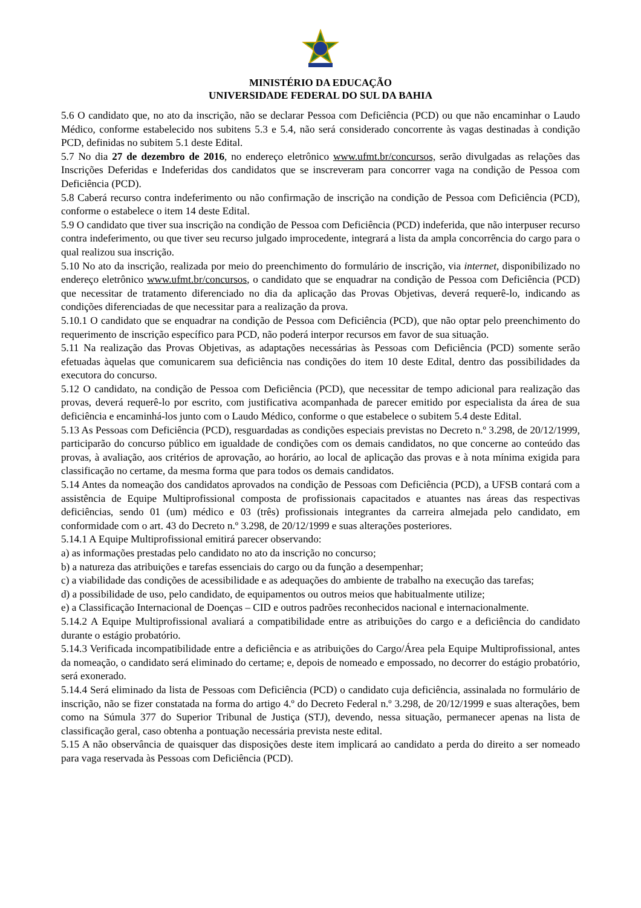MINISTÉRIO DA EDUCAÇÃO
UNIVERSIDADE FEDERAL DO SUL DA BAHIA
5.6 O candidato que, no ato da inscrição, não se declarar Pessoa com Deficiência (PCD) ou que não encaminhar o Laudo Médico, conforme estabelecido nos subitens 5.3 e 5.4, não será considerado concorrente às vagas destinadas à condição PCD, definidas no subitem 5.1 deste Edital.
5.7 No dia 27 de dezembro de 2016, no endereço eletrônico www.ufmt.br/concursos, serão divulgadas as relações das Inscrições Deferidas e Indeferidas dos candidatos que se inscreveram para concorrer vaga na condição de Pessoa com Deficiência (PCD).
5.8 Caberá recurso contra indeferimento ou não confirmação de inscrição na condição de Pessoa com Deficiência (PCD), conforme o estabelece o item 14 deste Edital.
5.9 O candidato que tiver sua inscrição na condição de Pessoa com Deficiência (PCD) indeferida, que não interpuser recurso contra indeferimento, ou que tiver seu recurso julgado improcedente, integrará a lista da ampla concorrência do cargo para o qual realizou sua inscrição.
5.10 No ato da inscrição, realizada por meio do preenchimento do formulário de inscrição, via internet, disponibilizado no endereço eletrônico www.ufmt.br/concursos, o candidato que se enquadrar na condição de Pessoa com Deficiência (PCD) que necessitar de tratamento diferenciado no dia da aplicação das Provas Objetivas, deverá requerê-lo, indicando as condições diferenciadas de que necessitar para a realização da prova.
5.10.1 O candidato que se enquadrar na condição de Pessoa com Deficiência (PCD), que não optar pelo preenchimento do requerimento de inscrição específico para PCD, não poderá interpor recursos em favor de sua situação.
5.11 Na realização das Provas Objetivas, as adaptações necessárias às Pessoas com Deficiência (PCD) somente serão efetuadas àquelas que comunicarem sua deficiência nas condições do item 10 deste Edital, dentro das possibilidades da executora do concurso.
5.12 O candidato, na condição de Pessoa com Deficiência (PCD), que necessitar de tempo adicional para realização das provas, deverá requerê-lo por escrito, com justificativa acompanhada de parecer emitido por especialista da área de sua deficiência e encaminhá-los junto com o Laudo Médico, conforme o que estabelece o subitem 5.4 deste Edital.
5.13 As Pessoas com Deficiência (PCD), resguardadas as condições especiais previstas no Decreto n.º 3.298, de 20/12/1999, participarão do concurso público em igualdade de condições com os demais candidatos, no que concerne ao conteúdo das provas, à avaliação, aos critérios de aprovação, ao horário, ao local de aplicação das provas e à nota mínima exigida para classificação no certame, da mesma forma que para todos os demais candidatos.
5.14 Antes da nomeação dos candidatos aprovados na condição de Pessoas com Deficiência (PCD), a UFSB contará com a assistência de Equipe Multiprofissional composta de profissionais capacitados e atuantes nas áreas das respectivas deficiências, sendo 01 (um) médico e 03 (três) profissionais integrantes da carreira almejada pelo candidato, em conformidade com o art. 43 do Decreto n.º 3.298, de 20/12/1999 e suas alterações posteriores.
5.14.1 A Equipe Multiprofissional emitirá parecer observando:
a) as informações prestadas pelo candidato no ato da inscrição no concurso;
b) a natureza das atribuições e tarefas essenciais do cargo ou da função a desempenhar;
c) a viabilidade das condições de acessibilidade e as adequações do ambiente de trabalho na execução das tarefas;
d) a possibilidade de uso, pelo candidato, de equipamentos ou outros meios que habitualmente utilize;
e) a Classificação Internacional de Doenças – CID e outros padrões reconhecidos nacional e internacionalmente.
5.14.2 A Equipe Multiprofissional avaliará a compatibilidade entre as atribuições do cargo e a deficiência do candidato durante o estágio probatório.
5.14.3 Verificada incompatibilidade entre a deficiência e as atribuições do Cargo/Área pela Equipe Multiprofissional, antes da nomeação, o candidato será eliminado do certame; e, depois de nomeado e empossado, no decorrer do estágio probatório, será exonerado.
5.14.4 Será eliminado da lista de Pessoas com Deficiência (PCD) o candidato cuja deficiência, assinalada no formulário de inscrição, não se fizer constatada na forma do artigo 4.º do Decreto Federal n.º 3.298, de 20/12/1999 e suas alterações, bem como na Súmula 377 do Superior Tribunal de Justiça (STJ), devendo, nessa situação, permanecer apenas na lista de classificação geral, caso obtenha a pontuação necessária prevista neste edital.
5.15 A não observância de quaisquer das disposições deste item implicará ao candidato a perda do direito a ser nomeado para vaga reservada às Pessoas com Deficiência (PCD).